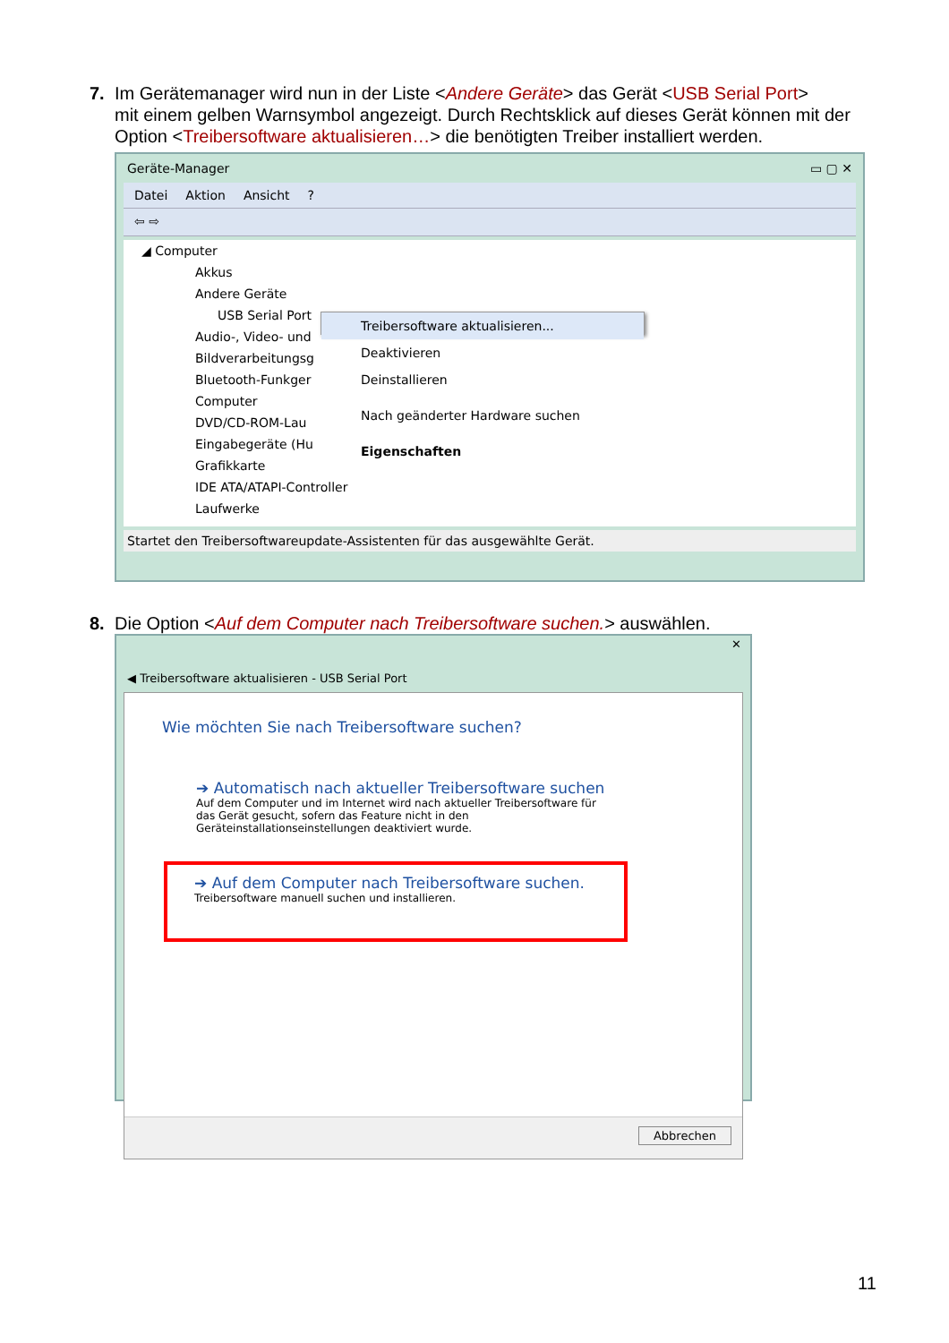7. Im Gerätemanager wird nun in der Liste <Andere Geräte> das Gerät <USB Serial Port>
mit einem gelben Warnsymbol angezeigt. Durch Rechtsklick auf dieses Gerät können mit der Option <Treibersoftware aktualisieren…> die benötigten Treiber installiert werden.
Geräte-Manager ▭ ▢ ✕
Datei Aktion Ansicht?
⇦ ⇨
◢ Computer
Akkus
Andere Geräte
USB Serial Port
Audio-, Video- und
Bildverarbeitungsg
Bluetooth-Funkger
Computer
DVD/CD-ROM-Lau
Eingabegeräte (Hu
Grafikkarte
IDE ATA/ATAPI-Controller
Laufwerke
Treibersoftware aktualisieren...
Deaktivieren
Deinstallieren
Nach geänderter Hardware suchen
Eigenschaften
Startet den Treibersoftwareupdate-Assistenten für das ausgewählte Gerät.
8. Die Option <Auf dem Computer nach Treibersoftware suchen.> auswählen.
◀ Treibersoftware aktualisieren - USB Serial Port ✕
Wie möchten Sie nach Treibersoftware suchen?
➔ Automatisch nach aktueller Treibersoftware suchen
Auf dem Computer und im Internet wird nach aktueller Treibersoftware für das Gerät gesucht, sofern das Feature nicht in den Geräteinstallationseinstellungen deaktiviert wurde.
➔ Auf dem Computer nach Treibersoftware suchen.
Treibersoftware manuell suchen und installieren.
Abbrechen
11